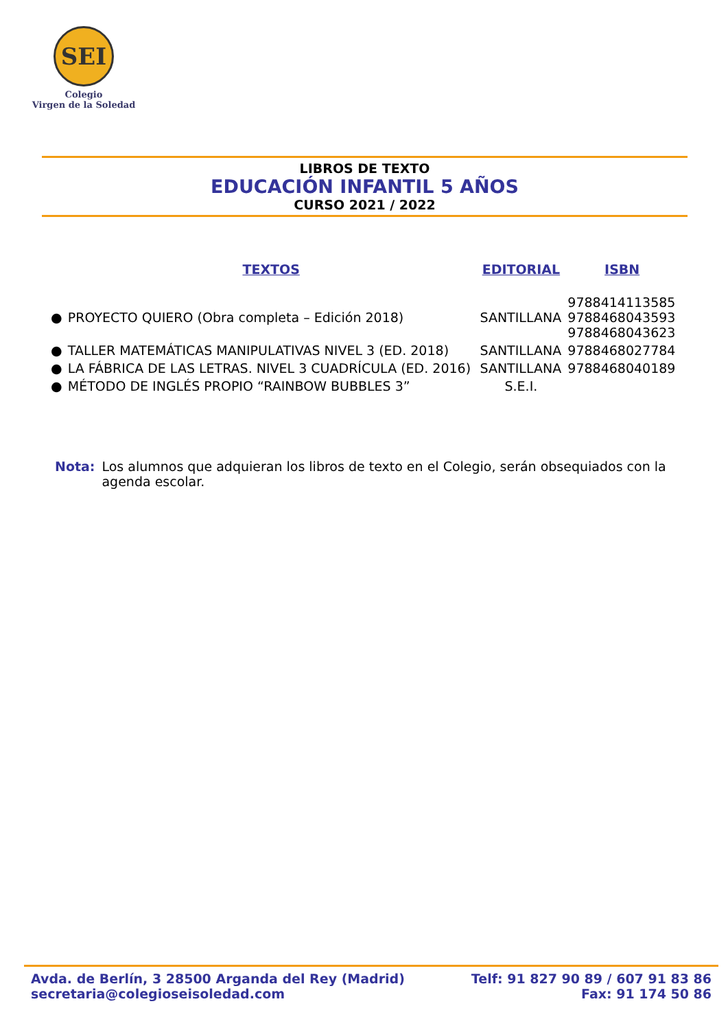SEI
Colegio
Virgen de la Soledad
LIBROS DE TEXTO
EDUCACIÓN INFANTIL 5 AÑOS
CURSO 2021 / 2022
| | TEXTOS | EDITORIAL | ISBN |
| --- | --- | --- | --- |
| ● | PROYECTO QUIERO (Obra completa – Edición 2018) | SANTILLANA | 9788414113585 9788468043593 9788468043623 |
| ● | TALLER MATEMÁTICAS MANIPULATIVAS NIVEL 3 (ED. 2018) | SANTILLANA | 9788468027784 |
| ● | LA FÁBRICA DE LAS LETRAS. NIVEL 3 CUADRÍCULA (ED. 2016) | SANTILLANA | 9788468040189 |
| ● | MÉTODO DE INGLÉS PROPIO “RAINBOW BUBBLES 3” | S.E.I. | |
Nota: Los alumnos que adquieran los libros de texto en el Colegio, serán obsequiados con la agenda escolar.
Avda. de Berlín, 3 28500 Arganda del Rey (Madrid)
secretaria@colegioseisoledad.com
Telf: 91 827 90 89 / 607 91 83 86
Fax: 91 174 50 86